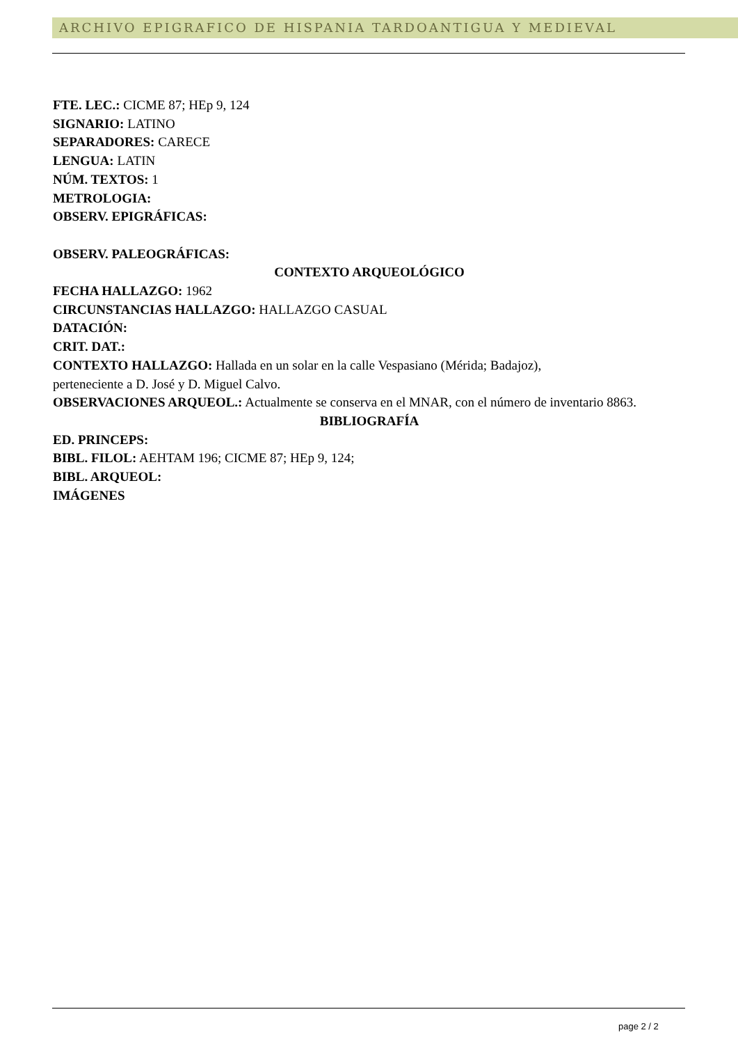ARCHIVO EPIGRAFICO DE HISPANIA TARDOANTIGUA Y MEDIEVAL
FTE. LEC.: CICME 87; HEp 9, 124
SIGNARIO: LATINO
SEPARADORES: CARECE
LENGUA: LATIN
NÚM. TEXTOS: 1
METROLOGIA:
OBSERV. EPIGRÁFICAS:
OBSERV. PALEOGRÁFICAS:
CONTEXTO ARQUEOLÓGICO
FECHA HALLAZGO: 1962
CIRCUNSTANCIAS HALLAZGO: HALLAZGO CASUAL
DATACIÓN:
CRIT. DAT.:
CONTEXTO HALLAZGO: Hallada en un solar en la calle Vespasiano (Mérida; Badajoz),
perteneciente a D. José y D. Miguel Calvo.
OBSERVACIONES ARQUEOL.: Actualmente se conserva en el MNAR, con el número de inventario 8863.
BIBLIOGRAFÍA
ED. PRINCEPS:
BIBL. FILOL: AEHTAM 196; CICME 87; HEp 9, 124;
BIBL. ARQUEOL:
IMÁGENES
page 2 / 2